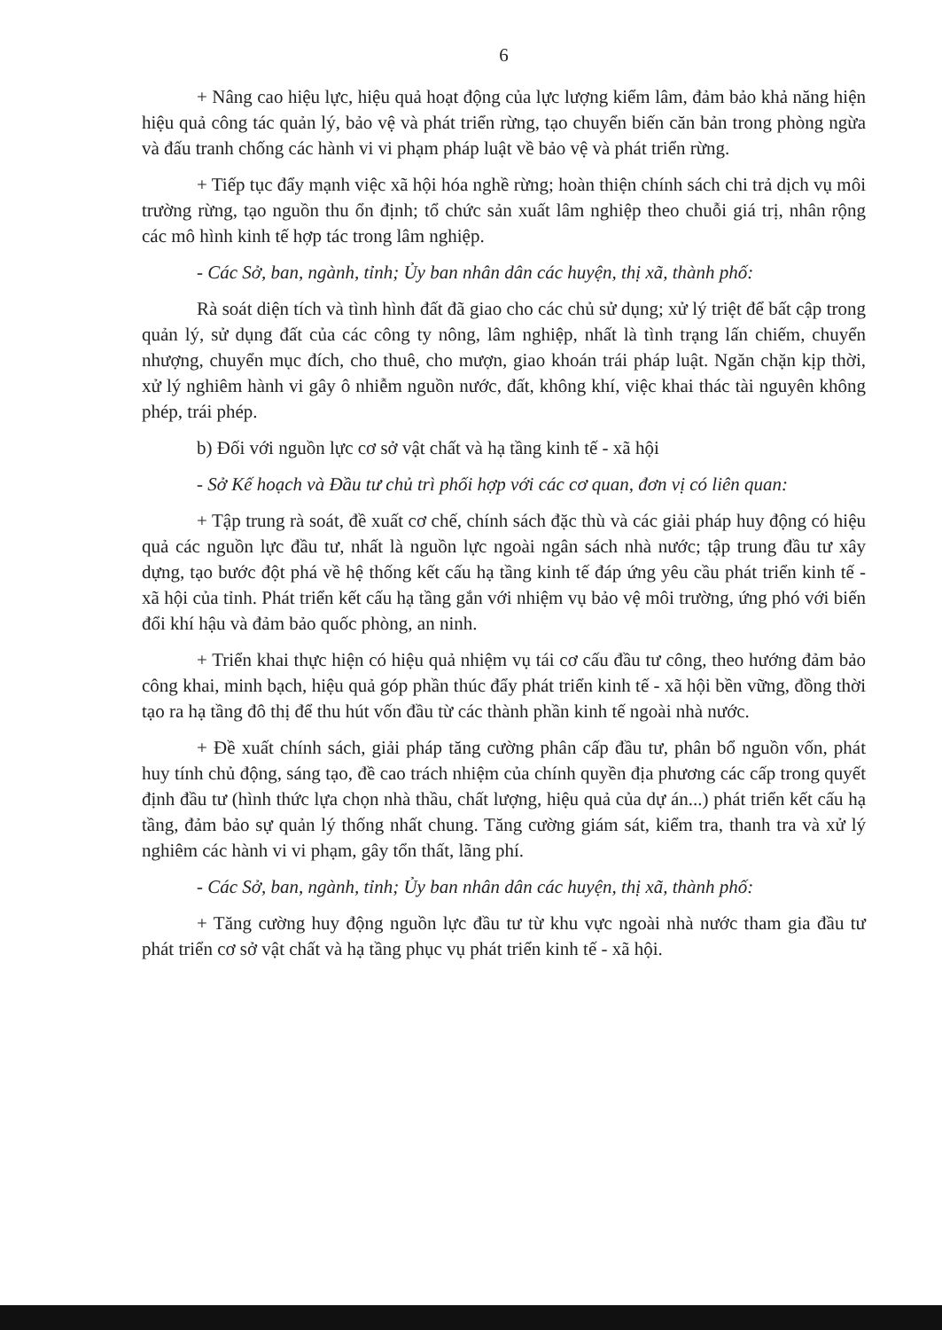6
+ Nâng cao hiệu lực, hiệu quả hoạt động của lực lượng kiểm lâm, đảm bảo khả năng hiện hiệu quả công tác quản lý, bảo vệ và phát triển rừng, tạo chuyển biến căn bản trong phòng ngừa và đấu tranh chống các hành vi vi phạm pháp luật về bảo vệ và phát triển rừng.
+ Tiếp tục đẩy mạnh việc xã hội hóa nghề rừng; hoàn thiện chính sách chi trả dịch vụ môi trường rừng, tạo nguồn thu ổn định; tổ chức sản xuất lâm nghiệp theo chuỗi giá trị, nhân rộng các mô hình kinh tế hợp tác trong lâm nghiệp.
- Các Sở, ban, ngành, tỉnh; Ủy ban nhân dân các huyện, thị xã, thành phố:
Rà soát diện tích và tình hình đất đã giao cho các chủ sử dụng; xử lý triệt để bất cập trong quản lý, sử dụng đất của các công ty nông, lâm nghiệp, nhất là tình trạng lấn chiếm, chuyển nhượng, chuyển mục đích, cho thuê, cho mượn, giao khoán trái pháp luật. Ngăn chặn kịp thời, xử lý nghiêm hành vi gây ô nhiễm nguồn nước, đất, không khí, việc khai thác tài nguyên không phép, trái phép.
b) Đối với nguồn lực cơ sở vật chất và hạ tầng kinh tế - xã hội
- Sở Kế hoạch và Đầu tư chủ trì phối hợp với các cơ quan, đơn vị có liên quan:
+ Tập trung rà soát, đề xuất cơ chế, chính sách đặc thù và các giải pháp huy động có hiệu quả các nguồn lực đầu tư, nhất là nguồn lực ngoài ngân sách nhà nước; tập trung đầu tư xây dựng, tạo bước đột phá về hệ thống kết cấu hạ tầng kinh tế đáp ứng yêu cầu phát triển kinh tế - xã hội của tỉnh. Phát triển kết cấu hạ tầng gắn với nhiệm vụ bảo vệ môi trường, ứng phó với biến đổi khí hậu và đảm bảo quốc phòng, an ninh.
+ Triển khai thực hiện có hiệu quả nhiệm vụ tái cơ cấu đầu tư công, theo hướng đảm bảo công khai, minh bạch, hiệu quả góp phần thúc đẩy phát triển kinh tế - xã hội bền vững, đồng thời tạo ra hạ tầng đô thị để thu hút vốn đầu từ các thành phần kinh tế ngoài nhà nước.
+ Đề xuất chính sách, giải pháp tăng cường phân cấp đầu tư, phân bổ nguồn vốn, phát huy tính chủ động, sáng tạo, đề cao trách nhiệm của chính quyền địa phương các cấp trong quyết định đầu tư (hình thức lựa chọn nhà thầu, chất lượng, hiệu quả của dự án...) phát triển kết cấu hạ tầng, đảm bảo sự quản lý thống nhất chung. Tăng cường giám sát, kiểm tra, thanh tra và xử lý nghiêm các hành vi vi phạm, gây tổn thất, lãng phí.
- Các Sở, ban, ngành, tỉnh; Ủy ban nhân dân các huyện, thị xã, thành phố:
+ Tăng cường huy động nguồn lực đầu tư từ khu vực ngoài nhà nước tham gia đầu tư phát triển cơ sở vật chất và hạ tầng phục vụ phát triển kinh tế - xã hội.